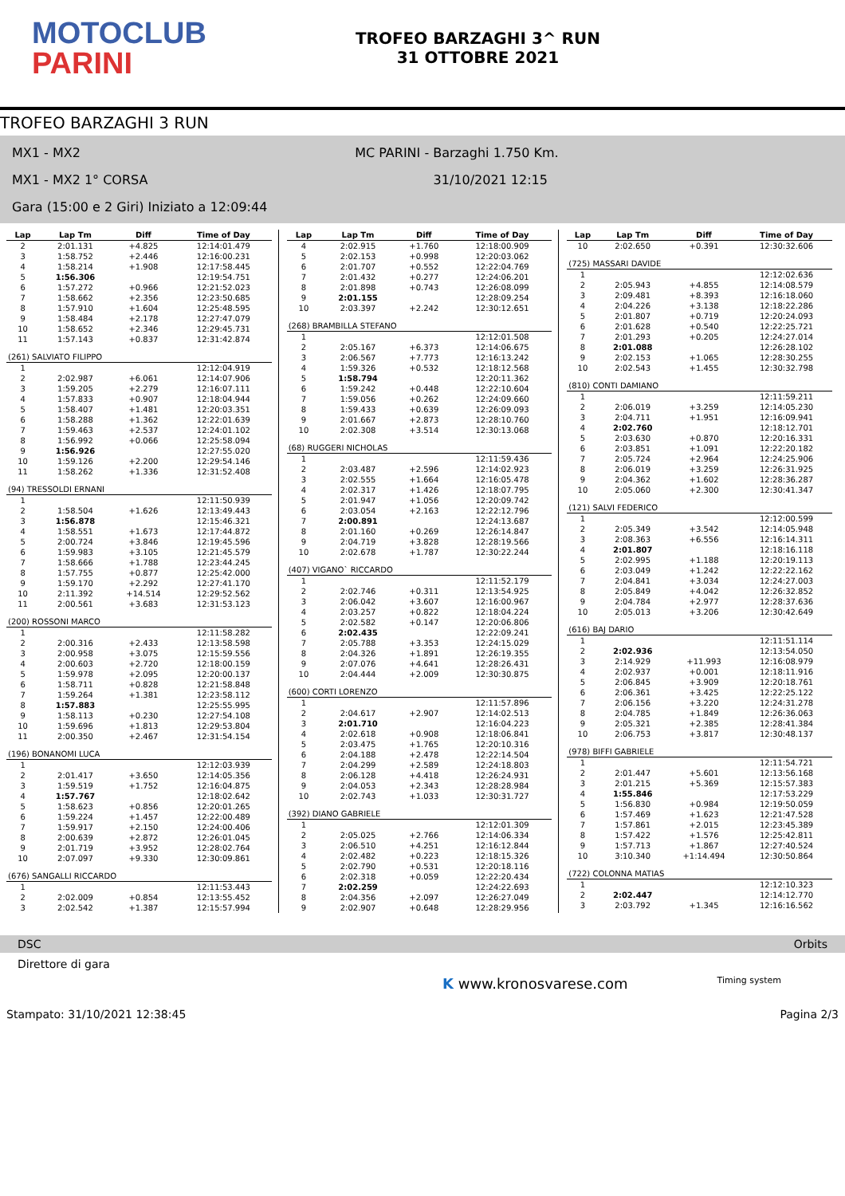MOTOCLUB
PARINI
TROFEO BARZAGHI 3^ RUN
31 OTTOBRE 2021
TROFEO BARZAGHI 3 RUN
MX1 - MX2 MC PARINI - Barzaghi 1.750 Km.
MX1 - MX2 1° CORSA 31/10/2021 12:15
Gara (15:00 e 2 Giri) Iniziato a 12:09:44
| Lap | Lap Tm | Diff | Time of Day |
| --- | --- | --- | --- |
| 2 | 2:01.131 | +4.825 | 12:14:01.479 |
| 3 | 1:58.752 | +2.446 | 12:16:00.231 |
| 4 | 1:58.214 | +1.908 | 12:17:58.445 |
| 5 | 1:56.306 | | 12:19:54.751 |
| 6 | 1:57.272 | +0.966 | 12:21:52.023 |
| 7 | 1:58.662 | +2.356 | 12:23:50.685 |
| 8 | 1:57.910 | +1.604 | 12:25:48.595 |
| 9 | 1:58.484 | +2.178 | 12:27:47.079 |
| 10 | 1:58.652 | +2.346 | 12:29:45.731 |
| 11 | 1:57.143 | +0.837 | 12:31:42.874 |
| (261) SALVIATO FILIPPO | | | |
| 1 | | | 12:12:04.919 |
| 2 | 2:02.987 | +6.061 | 12:14:07.906 |
| 3 | 1:59.205 | +2.279 | 12:16:07.111 |
| 4 | 1:57.833 | +0.907 | 12:18:04.944 |
| 5 | 1:58.407 | +1.481 | 12:20:03.351 |
| 6 | 1:58.288 | +1.362 | 12:22:01.639 |
| 7 | 1:59.463 | +2.537 | 12:24:01.102 |
| 8 | 1:56.992 | +0.066 | 12:25:58.094 |
| 9 | 1:56.926 | | 12:27:55.020 |
| 10 | 1:59.126 | +2.200 | 12:29:54.146 |
| 11 | 1:58.262 | +1.336 | 12:31:52.408 |
| (94) TRESSOLDI ERNANI | | | |
| 1 | | | 12:11:50.939 |
| 2 | 1:58.504 | +1.626 | 12:13:49.443 |
| 3 | 1:56.878 | | 12:15:46.321 |
| 4 | 1:58.551 | +1.673 | 12:17:44.872 |
| 5 | 2:00.724 | +3.846 | 12:19:45.596 |
| 6 | 1:59.983 | +3.105 | 12:21:45.579 |
| 7 | 1:58.666 | +1.788 | 12:23:44.245 |
| 8 | 1:57.755 | +0.877 | 12:25:42.000 |
| 9 | 1:59.170 | +2.292 | 12:27:41.170 |
| 10 | 2:11.392 | +14.514 | 12:29:52.562 |
| 11 | 2:00.561 | +3.683 | 12:31:53.123 |
| (200) ROSSONI MARCO | | | |
| 1 | | | 12:11:58.282 |
| 2 | 2:00.316 | +2.433 | 12:13:58.598 |
| 3 | 2:00.958 | +3.075 | 12:15:59.556 |
| 4 | 2:00.603 | +2.720 | 12:18:00.159 |
| 5 | 1:59.978 | +2.095 | 12:20:00.137 |
| 6 | 1:58.711 | +0.828 | 12:21:58.848 |
| 7 | 1:59.264 | +1.381 | 12:23:58.112 |
| 8 | 1:57.883 | | 12:25:55.995 |
| 9 | 1:58.113 | +0.230 | 12:27:54.108 |
| 10 | 1:59.696 | +1.813 | 12:29:53.804 |
| 11 | 2:00.350 | +2.467 | 12:31:54.154 |
| (196) BONANOMI LUCA | | | |
| 1 | | | 12:12:03.939 |
| 2 | 2:01.417 | +3.650 | 12:14:05.356 |
| 3 | 1:59.519 | +1.752 | 12:16:04.875 |
| 4 | 1:57.767 | | 12:18:02.642 |
| 5 | 1:58.623 | +0.856 | 12:20:01.265 |
| 6 | 1:59.224 | +1.457 | 12:22:00.489 |
| 7 | 1:59.917 | +2.150 | 12:24:00.406 |
| 8 | 2:00.639 | +2.872 | 12:26:01.045 |
| 9 | 2:01.719 | +3.952 | 12:28:02.764 |
| 10 | 2:07.097 | +9.330 | 12:30:09.861 |
| (676) SANGALLI RICCARDO | | | |
| 1 | | | 12:11:53.443 |
| 2 | 2:02.009 | +0.854 | 12:13:55.452 |
| 3 | 2:02.542 | +1.387 | 12:15:57.994 |
| Lap | Lap Tm | Diff | Time of Day |
| --- | --- | --- | --- |
| 4 | 2:02.915 | +1.760 | 12:18:00.909 |
| 5 | 2:02.153 | +0.998 | 12:20:03.062 |
| 6 | 2:01.707 | +0.552 | 12:22:04.769 |
| 7 | 2:01.432 | +0.277 | 12:24:06.201 |
| 8 | 2:01.898 | +0.743 | 12:26:08.099 |
| 9 | 2:01.155 | | 12:28:09.254 |
| 10 | 2:03.397 | +2.242 | 12:30:12.651 |
| (268) BRAMBILLA STEFANO | | | |
| 1 | | | 12:12:01.508 |
| 2 | 2:05.167 | +6.373 | 12:14:06.675 |
| 3 | 2:06.567 | +7.773 | 12:16:13.242 |
| 4 | 1:59.326 | +0.532 | 12:18:12.568 |
| 5 | 1:58.794 | | 12:20:11.362 |
| 6 | 1:59.242 | +0.448 | 12:22:10.604 |
| 7 | 1:59.056 | +0.262 | 12:24:09.660 |
| 8 | 1:59.433 | +0.639 | 12:26:09.093 |
| 9 | 2:01.667 | +2.873 | 12:28:10.760 |
| 10 | 2:02.308 | +3.514 | 12:30:13.068 |
| (68) RUGGERI NICHOLAS | | | |
| 1 | | | 12:11:59.436 |
| 2 | 2:03.487 | +2.596 | 12:14:02.923 |
| 3 | 2:02.555 | +1.664 | 12:16:05.478 |
| 4 | 2:02.317 | +1.426 | 12:18:07.795 |
| 5 | 2:01.947 | +1.056 | 12:20:09.742 |
| 6 | 2:03.054 | +2.163 | 12:22:12.796 |
| 7 | 2:00.891 | | 12:24:13.687 |
| 8 | 2:01.160 | +0.269 | 12:26:14.847 |
| 9 | 2:04.719 | +3.828 | 12:28:19.566 |
| 10 | 2:02.678 | +1.787 | 12:30:22.244 |
| (407) VIGANO` RICCARDO | | | |
| 1 | | | 12:11:52.179 |
| 2 | 2:02.746 | +0.311 | 12:13:54.925 |
| 3 | 2:06.042 | +3.607 | 12:16:00.967 |
| 4 | 2:03.257 | +0.822 | 12:18:04.224 |
| 5 | 2:02.582 | +0.147 | 12:20:06.806 |
| 6 | 2:02.435 | | 12:22:09.241 |
| 7 | 2:05.788 | +3.353 | 12:24:15.029 |
| 8 | 2:04.326 | +1.891 | 12:26:19.355 |
| 9 | 2:07.076 | +4.641 | 12:28:26.431 |
| 10 | 2:04.444 | +2.009 | 12:30:30.875 |
| (600) CORTI LORENZO | | | |
| 1 | | | 12:11:57.896 |
| 2 | 2:04.617 | +2.907 | 12:14:02.513 |
| 3 | 2:01.710 | | 12:16:04.223 |
| 4 | 2:02.618 | +0.908 | 12:18:06.841 |
| 5 | 2:03.475 | +1.765 | 12:20:10.316 |
| 6 | 2:04.188 | +2.478 | 12:22:14.504 |
| 7 | 2:04.299 | +2.589 | 12:24:18.803 |
| 8 | 2:06.128 | +4.418 | 12:26:24.931 |
| 9 | 2:04.053 | +2.343 | 12:28:28.984 |
| 10 | 2:02.743 | +1.033 | 12:30:31.727 |
| (392) DIANO GABRIELE | | | |
| 1 | | | 12:12:01.309 |
| 2 | 2:05.025 | +2.766 | 12:14:06.334 |
| 3 | 2:06.510 | +4.251 | 12:16:12.844 |
| 4 | 2:02.482 | +0.223 | 12:18:15.326 |
| 5 | 2:02.790 | +0.531 | 12:20:18.116 |
| 6 | 2:02.318 | +0.059 | 12:22:20.434 |
| 7 | 2:02.259 | | 12:24:22.693 |
| 8 | 2:04.356 | +2.097 | 12:26:27.049 |
| 9 | 2:02.907 | +0.648 | 12:28:29.956 |
| Lap | Lap Tm | Diff | Time of Day |
| --- | --- | --- | --- |
| 10 | 2:02.650 | +0.391 | 12:30:32.606 |
| (725) MASSARI DAVIDE | | | |
| 1 | | | 12:12:02.636 |
| 2 | 2:05.943 | +4.855 | 12:14:08.579 |
| 3 | 2:09.481 | +8.393 | 12:16:18.060 |
| 4 | 2:04.226 | +3.138 | 12:18:22.286 |
| 5 | 2:01.807 | +0.719 | 12:20:24.093 |
| 6 | 2:01.628 | +0.540 | 12:22:25.721 |
| 7 | 2:01.293 | +0.205 | 12:24:27.014 |
| 8 | 2:01.088 | | 12:26:28.102 |
| 9 | 2:02.153 | +1.065 | 12:28:30.255 |
| 10 | 2:02.543 | +1.455 | 12:30:32.798 |
| (810) CONTI DAMIANO | | | |
| 1 | | | 12:11:59.211 |
| 2 | 2:06.019 | +3.259 | 12:14:05.230 |
| 3 | 2:04.711 | +1.951 | 12:16:09.941 |
| 4 | 2:02.760 | | 12:18:12.701 |
| 5 | 2:03.630 | +0.870 | 12:20:16.331 |
| 6 | 2:03.851 | +1.091 | 12:22:20.182 |
| 7 | 2:05.724 | +2.964 | 12:24:25.906 |
| 8 | 2:06.019 | +3.259 | 12:26:31.925 |
| 9 | 2:04.362 | +1.602 | 12:28:36.287 |
| 10 | 2:05.060 | +2.300 | 12:30:41.347 |
| (121) SALVI FEDERICO | | | |
| 1 | | | 12:12:00.599 |
| 2 | 2:05.349 | +3.542 | 12:14:05.948 |
| 3 | 2:08.363 | +6.556 | 12:16:14.311 |
| 4 | 2:01.807 | | 12:18:16.118 |
| 5 | 2:02.995 | +1.188 | 12:20:19.113 |
| 6 | 2:03.049 | +1.242 | 12:22:22.162 |
| 7 | 2:04.841 | +3.034 | 12:24:27.003 |
| 8 | 2:05.849 | +4.042 | 12:26:32.852 |
| 9 | 2:04.784 | +2.977 | 12:28:37.636 |
| 10 | 2:05.013 | +3.206 | 12:30:42.649 |
| (616) BAJ DARIO | | | |
| 1 | | | 12:11:51.114 |
| 2 | 2:02.936 | | 12:13:54.050 |
| 3 | 2:14.929 | +11.993 | 12:16:08.979 |
| 4 | 2:02.937 | +0.001 | 12:18:11.916 |
| 5 | 2:06.845 | +3.909 | 12:20:18.761 |
| 6 | 2:06.361 | +3.425 | 12:22:25.122 |
| 7 | 2:06.156 | +3.220 | 12:24:31.278 |
| 8 | 2:04.785 | +1.849 | 12:26:36.063 |
| 9 | 2:05.321 | +2.385 | 12:28:41.384 |
| 10 | 2:06.753 | +3.817 | 12:30:48.137 |
| (978) BIFFI GABRIELE | | | |
| 1 | | | 12:11:54.721 |
| 2 | 2:01.447 | +5.601 | 12:13:56.168 |
| 3 | 2:01.215 | +5.369 | 12:15:57.383 |
| 4 | 1:55.846 | | 12:17:53.229 |
| 5 | 1:56.830 | +0.984 | 12:19:50.059 |
| 6 | 1:57.469 | +1.623 | 12:21:47.528 |
| 7 | 1:57.861 | +2.015 | 12:23:45.389 |
| 8 | 1:57.422 | +1.576 | 12:25:42.811 |
| 9 | 1:57.713 | +1.867 | 12:27:40.524 |
| 10 | 3:10.340 | +1:14.494 | 12:30:50.864 |
| (722) COLONNA MATIAS | | | |
| 1 | | | 12:12:10.323 |
| 2 | 2:02.447 | | 12:14:12.770 |
| 3 | 2:03.792 | +1.345 | 12:16:16.562 |
DSC Orbits
Direttore di gara
K www.kronosvarese.com Timing system
Stampato: 31/10/2021 12:38:45 Pagina 2/3